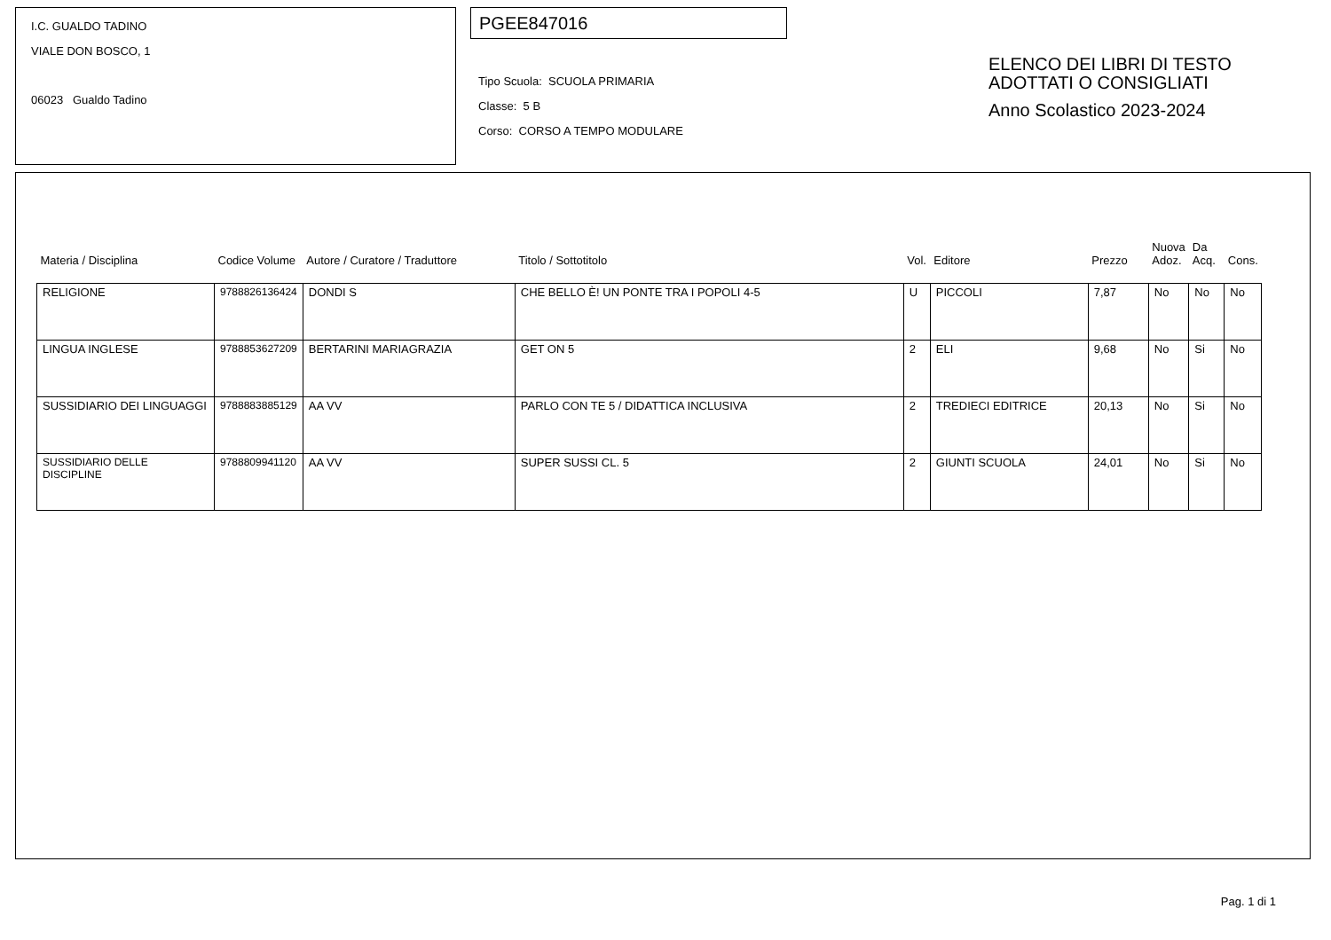I.C. GUALDO TADINO
VIALE DON BOSCO, 1
06023 Gualdo Tadino
PGEE847016
Tipo Scuola: SCUOLA PRIMARIA
Classe: 5 B
Corso: CORSO A TEMPO MODULARE
ELENCO DEI LIBRI DI TESTO
ADOTTATI O CONSIGLIATI
Anno Scolastico 2023-2024
| Materia / Disciplina | Codice Volume | Autore / Curatore / Traduttore | Titolo / Sottotitolo | Vol. | Editore | Prezzo | Nuova Adoz. | Da Acq. | Cons. |
| --- | --- | --- | --- | --- | --- | --- | --- | --- | --- |
| RELIGIONE | 9788826136424 | DONDI S | CHE BELLO È! UN PONTE TRA I POPOLI 4-5 | U | PICCOLI | 7,87 | No | No | No |
| LINGUA INGLESE | 9788853627209 | BERTARINI MARIAGRAZIA | GET ON 5 | 2 | ELI | 9,68 | No | Si | No |
| SUSSIDIARIO DEI LINGUAGGI | 9788883885129 | AA VV | PARLO CON TE 5 / DIDATTICA INCLUSIVA | 2 | TREDIECI EDITRICE | 20,13 | No | Si | No |
| SUSSIDIARIO DELLE DISCIPLINE | 9788809941120 | AA VV | SUPER SUSSI CL. 5 | 2 | GIUNTI SCUOLA | 24,01 | No | Si | No |
Pag. 1 di 1